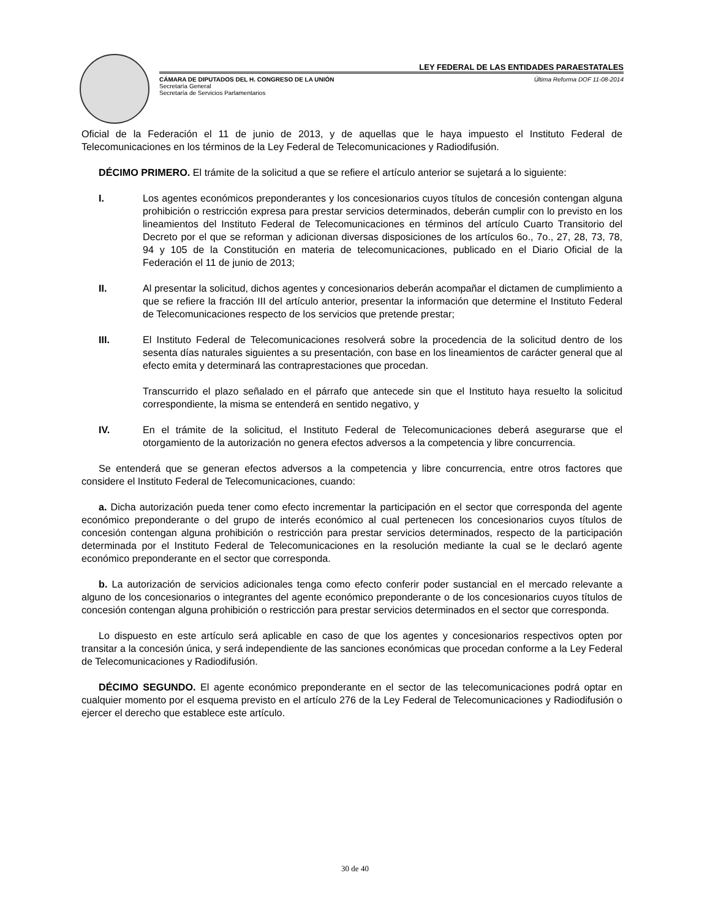LEY FEDERAL DE LAS ENTIDADES PARAESTATALES
CÁMARA DE DIPUTADOS DEL H. CONGRESO DE LA UNIÓN
Secretaría General
Secretaría de Servicios Parlamentarios
Última Reforma DOF 11-08-2014
Oficial de la Federación el 11 de junio de 2013, y de aquellas que le haya impuesto el Instituto Federal de Telecomunicaciones en los términos de la Ley Federal de Telecomunicaciones y Radiodifusión.
DÉCIMO PRIMERO. El trámite de la solicitud a que se refiere el artículo anterior se sujetará a lo siguiente:
I. Los agentes económicos preponderantes y los concesionarios cuyos títulos de concesión contengan alguna prohibición o restricción expresa para prestar servicios determinados, deberán cumplir con lo previsto en los lineamientos del Instituto Federal de Telecomunicaciones en términos del artículo Cuarto Transitorio del Decreto por el que se reforman y adicionan diversas disposiciones de los artículos 6o., 7o., 27, 28, 73, 78, 94 y 105 de la Constitución en materia de telecomunicaciones, publicado en el Diario Oficial de la Federación el 11 de junio de 2013;
II. Al presentar la solicitud, dichos agentes y concesionarios deberán acompañar el dictamen de cumplimiento a que se refiere la fracción III del artículo anterior, presentar la información que determine el Instituto Federal de Telecomunicaciones respecto de los servicios que pretende prestar;
III. El Instituto Federal de Telecomunicaciones resolverá sobre la procedencia de la solicitud dentro de los sesenta días naturales siguientes a su presentación, con base en los lineamientos de carácter general que al efecto emita y determinará las contraprestaciones que procedan.
Transcurrido el plazo señalado en el párrafo que antecede sin que el Instituto haya resuelto la solicitud correspondiente, la misma se entenderá en sentido negativo, y
IV. En el trámite de la solicitud, el Instituto Federal de Telecomunicaciones deberá asegurarse que el otorgamiento de la autorización no genera efectos adversos a la competencia y libre concurrencia.
Se entenderá que se generan efectos adversos a la competencia y libre concurrencia, entre otros factores que considere el Instituto Federal de Telecomunicaciones, cuando:
a. Dicha autorización pueda tener como efecto incrementar la participación en el sector que corresponda del agente económico preponderante o del grupo de interés económico al cual pertenecen los concesionarios cuyos títulos de concesión contengan alguna prohibición o restricción para prestar servicios determinados, respecto de la participación determinada por el Instituto Federal de Telecomunicaciones en la resolución mediante la cual se le declaró agente económico preponderante en el sector que corresponda.
b. La autorización de servicios adicionales tenga como efecto conferir poder sustancial en el mercado relevante a alguno de los concesionarios o integrantes del agente económico preponderante o de los concesionarios cuyos títulos de concesión contengan alguna prohibición o restricción para prestar servicios determinados en el sector que corresponda.
Lo dispuesto en este artículo será aplicable en caso de que los agentes y concesionarios respectivos opten por transitar a la concesión única, y será independiente de las sanciones económicas que procedan conforme a la Ley Federal de Telecomunicaciones y Radiodifusión.
DÉCIMO SEGUNDO. El agente económico preponderante en el sector de las telecomunicaciones podrá optar en cualquier momento por el esquema previsto en el artículo 276 de la Ley Federal de Telecomunicaciones y Radiodifusión o ejercer el derecho que establece este artículo.
30 de 40